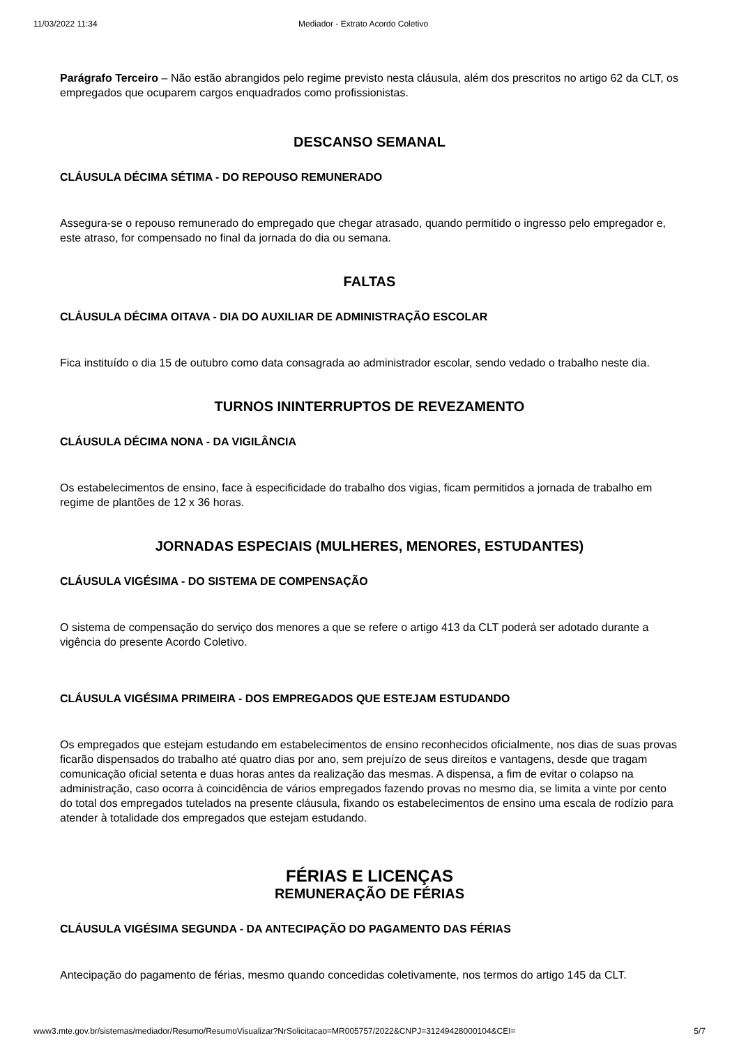11/03/2022 11:34 Mediador - Extrato Acordo Coletivo
Parágrafo Terceiro – Não estão abrangidos pelo regime previsto nesta cláusula, além dos prescritos no artigo 62 da CLT, os empregados que ocuparem cargos enquadrados como profissionistas.
DESCANSO SEMANAL
CLÁUSULA DÉCIMA SÉTIMA - DO REPOUSO REMUNERADO
Assegura-se o repouso remunerado do empregado que chegar atrasado, quando permitido o ingresso pelo empregador e, este atraso, for compensado no final da jornada do dia ou semana.
FALTAS
CLÁUSULA DÉCIMA OITAVA - DIA DO AUXILIAR DE ADMINISTRAÇÃO ESCOLAR
Fica instituído o dia 15 de outubro como data consagrada ao administrador escolar, sendo vedado o trabalho neste dia.
TURNOS ININTERRUPTOS DE REVEZAMENTO
CLÁUSULA DÉCIMA NONA - DA VIGILÂNCIA
Os estabelecimentos de ensino, face à especificidade do trabalho dos vigias, ficam permitidos a jornada de trabalho em regime de plantões de 12 x 36 horas.
JORNADAS ESPECIAIS (MULHERES, MENORES, ESTUDANTES)
CLÁUSULA VIGÉSIMA - DO SISTEMA DE COMPENSAÇÃO
O sistema de compensação do serviço dos menores a que se refere o artigo 413 da CLT poderá ser adotado durante a vigência do presente Acordo Coletivo.
CLÁUSULA VIGÉSIMA PRIMEIRA - DOS EMPREGADOS QUE ESTEJAM ESTUDANDO
Os empregados que estejam estudando em estabelecimentos de ensino reconhecidos oficialmente, nos dias de suas provas ficarão dispensados do trabalho até quatro dias por ano, sem prejuízo de seus direitos e vantagens, desde que tragam comunicação oficial setenta e duas horas antes da realização das mesmas. A dispensa, a fim de evitar o colapso na administração, caso ocorra à coincidência de vários empregados fazendo provas no mesmo dia, se limita a vinte por cento do total dos empregados tutelados na presente cláusula, fixando os estabelecimentos de ensino uma escala de rodízio para atender à totalidade dos empregados que estejam estudando.
FÉRIAS E LICENÇAS
REMUNERAÇÃO DE FÉRIAS
CLÁUSULA VIGÉSIMA SEGUNDA - DA ANTECIPAÇÃO DO PAGAMENTO DAS FÉRIAS
Antecipação do pagamento de férias, mesmo quando concedidas coletivamente, nos termos do artigo 145 da CLT.
www3.mte.gov.br/sistemas/mediador/Resumo/ResumoVisualizar?NrSolicitacao=MR005757/2022&CNPJ=31249428000104&CEI= 5/7